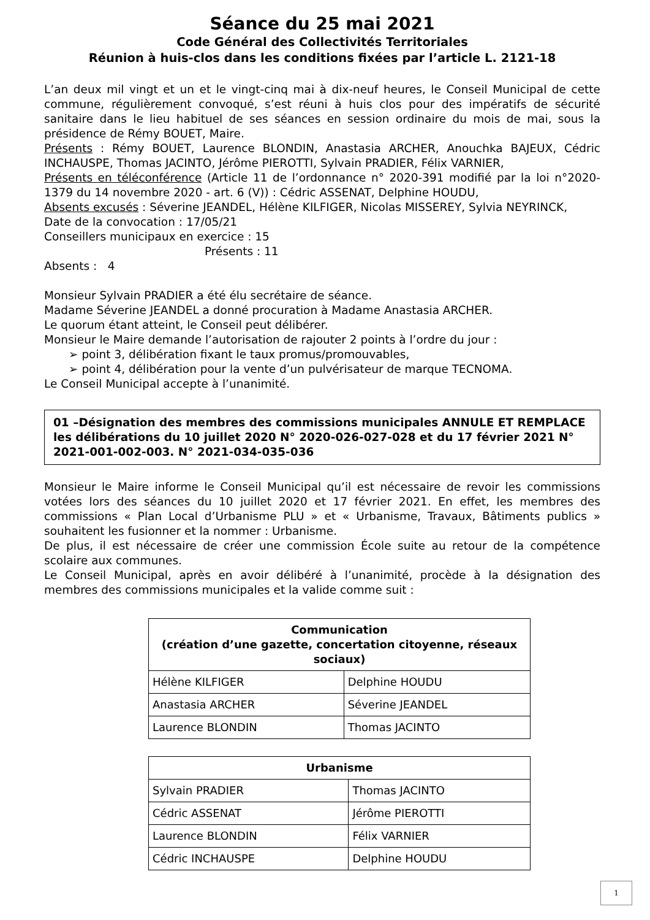Séance du 25 mai 2021
Code Général des Collectivités Territoriales
Réunion à huis-clos dans les conditions fixées par l’article L. 2121-18
L’an deux mil vingt et un et le vingt-cinq mai à dix-neuf heures, le Conseil Municipal de cette commune, régulièrement convoqué, s’est réuni à huis clos pour des impératifs de sécurité sanitaire dans le lieu habituel de ses séances en session ordinaire du mois de mai, sous la présidence de Rémy BOUET, Maire.
Présents : Rémy BOUET, Laurence BLONDIN, Anastasia ARCHER, Anouchka BAJEUX, Cédric INCHAUSPE, Thomas JACINTO, Jérôme PIEROTTI, Sylvain PRADIER, Félix VARNIER,
Présents en téléconférence (Article 11 de l’ordonnance n° 2020-391 modifié par la loi n°2020-1379 du 14 novembre 2020 - art. 6 (V)) : Cédric ASSENAT, Delphine HOUDU,
Absents excusés : Séverine JEANDEL, Hélène KILFIGER, Nicolas MISSEREY, Sylvia NEYRINCK,
Date de la convocation : 17/05/21
Conseillers municipaux en exercice : 15
Présents : 11
Absents : 4
Monsieur Sylvain PRADIER a été élu secrétaire de séance.
Madame Séverine JEANDEL a donné procuration à Madame Anastasia ARCHER.
Le quorum étant atteint, le Conseil peut délibérer.
Monsieur le Maire demande l’autorisation de rajouter 2 points à l’ordre du jour :
➢ point 3, délibération fixant le taux promus/promouvables,
➢ point 4, délibération pour la vente d’un pulvérisateur de marque TECNOMA.
Le Conseil Municipal accepte à l’unanimité.
01 –Désignation des membres des commissions municipales ANNULE ET REMPLACE les délibérations du 10 juillet 2020 N° 2020-026-027-028 et du 17 février 2021 N° 2021-001-002-003. N° 2021-034-035-036
Monsieur le Maire informe le Conseil Municipal qu’il est nécessaire de revoir les commissions votées lors des séances du 10 juillet 2020 et 17 février 2021. En effet, les membres des commissions « Plan Local d’Urbanisme PLU » et « Urbanisme, Travaux, Bâtiments publics » souhaitent les fusionner et la nommer : Urbanisme.
De plus, il est nécessaire de créer une commission École suite au retour de la compétence scolaire aux communes.
Le Conseil Municipal, après en avoir délibéré à l’unanimité, procède à la désignation des membres des commissions municipales et la valide comme suit :
| Communication (création d’une gazette, concertation citoyenne, réseaux sociaux) | |
| --- | --- |
| Hélène KILFIGER | Delphine HOUDU |
| Anastasia ARCHER | Séverine JEANDEL |
| Laurence BLONDIN | Thomas JACINTO |
| Urbanisme | |
| --- | --- |
| Sylvain PRADIER | Thomas JACINTO |
| Cédric ASSENAT | Jérôme PIEROTTI |
| Laurence BLONDIN | Félix VARNIER |
| Cédric INCHAUSPE | Delphine HOUDU |
1